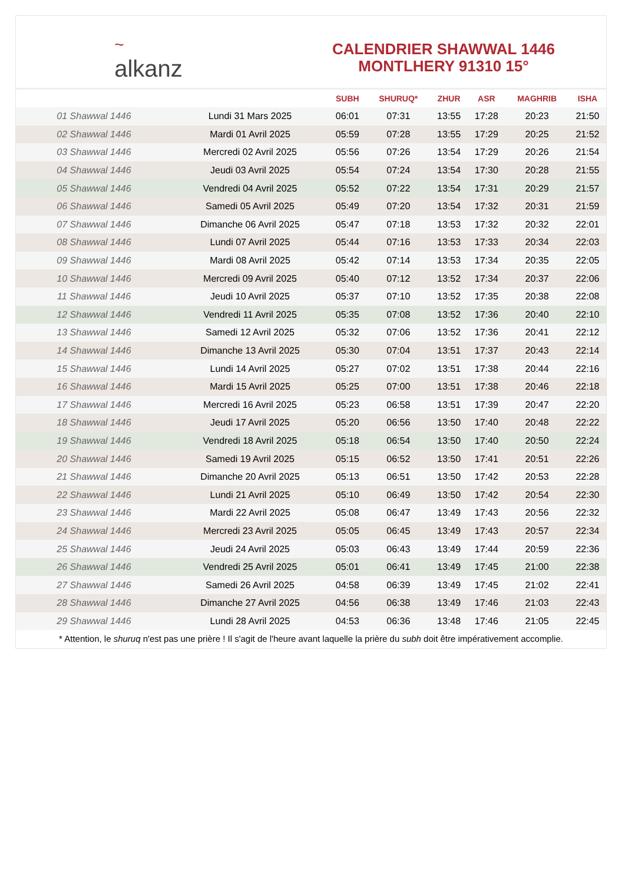~
alkanz
CALENDRIER SHAWWAL 1446
MONTLHERY 91310 15°
| | | SUBH | SHURUQ* | ZHUR | ASR | MAGHRIB | ISHA |
| --- | --- | --- | --- | --- | --- | --- | --- |
| 01 Shawwal 1446 | Lundi 31 Mars 2025 | 06:01 | 07:31 | 13:55 | 17:28 | 20:23 | 21:50 |
| 02 Shawwal 1446 | Mardi 01 Avril 2025 | 05:59 | 07:28 | 13:55 | 17:29 | 20:25 | 21:52 |
| 03 Shawwal 1446 | Mercredi 02 Avril 2025 | 05:56 | 07:26 | 13:54 | 17:29 | 20:26 | 21:54 |
| 04 Shawwal 1446 | Jeudi 03 Avril 2025 | 05:54 | 07:24 | 13:54 | 17:30 | 20:28 | 21:55 |
| 05 Shawwal 1446 | Vendredi 04 Avril 2025 | 05:52 | 07:22 | 13:54 | 17:31 | 20:29 | 21:57 |
| 06 Shawwal 1446 | Samedi 05 Avril 2025 | 05:49 | 07:20 | 13:54 | 17:32 | 20:31 | 21:59 |
| 07 Shawwal 1446 | Dimanche 06 Avril 2025 | 05:47 | 07:18 | 13:53 | 17:32 | 20:32 | 22:01 |
| 08 Shawwal 1446 | Lundi 07 Avril 2025 | 05:44 | 07:16 | 13:53 | 17:33 | 20:34 | 22:03 |
| 09 Shawwal 1446 | Mardi 08 Avril 2025 | 05:42 | 07:14 | 13:53 | 17:34 | 20:35 | 22:05 |
| 10 Shawwal 1446 | Mercredi 09 Avril 2025 | 05:40 | 07:12 | 13:52 | 17:34 | 20:37 | 22:06 |
| 11 Shawwal 1446 | Jeudi 10 Avril 2025 | 05:37 | 07:10 | 13:52 | 17:35 | 20:38 | 22:08 |
| 12 Shawwal 1446 | Vendredi 11 Avril 2025 | 05:35 | 07:08 | 13:52 | 17:36 | 20:40 | 22:10 |
| 13 Shawwal 1446 | Samedi 12 Avril 2025 | 05:32 | 07:06 | 13:52 | 17:36 | 20:41 | 22:12 |
| 14 Shawwal 1446 | Dimanche 13 Avril 2025 | 05:30 | 07:04 | 13:51 | 17:37 | 20:43 | 22:14 |
| 15 Shawwal 1446 | Lundi 14 Avril 2025 | 05:27 | 07:02 | 13:51 | 17:38 | 20:44 | 22:16 |
| 16 Shawwal 1446 | Mardi 15 Avril 2025 | 05:25 | 07:00 | 13:51 | 17:38 | 20:46 | 22:18 |
| 17 Shawwal 1446 | Mercredi 16 Avril 2025 | 05:23 | 06:58 | 13:51 | 17:39 | 20:47 | 22:20 |
| 18 Shawwal 1446 | Jeudi 17 Avril 2025 | 05:20 | 06:56 | 13:50 | 17:40 | 20:48 | 22:22 |
| 19 Shawwal 1446 | Vendredi 18 Avril 2025 | 05:18 | 06:54 | 13:50 | 17:40 | 20:50 | 22:24 |
| 20 Shawwal 1446 | Samedi 19 Avril 2025 | 05:15 | 06:52 | 13:50 | 17:41 | 20:51 | 22:26 |
| 21 Shawwal 1446 | Dimanche 20 Avril 2025 | 05:13 | 06:51 | 13:50 | 17:42 | 20:53 | 22:28 |
| 22 Shawwal 1446 | Lundi 21 Avril 2025 | 05:10 | 06:49 | 13:50 | 17:42 | 20:54 | 22:30 |
| 23 Shawwal 1446 | Mardi 22 Avril 2025 | 05:08 | 06:47 | 13:49 | 17:43 | 20:56 | 22:32 |
| 24 Shawwal 1446 | Mercredi 23 Avril 2025 | 05:05 | 06:45 | 13:49 | 17:43 | 20:57 | 22:34 |
| 25 Shawwal 1446 | Jeudi 24 Avril 2025 | 05:03 | 06:43 | 13:49 | 17:44 | 20:59 | 22:36 |
| 26 Shawwal 1446 | Vendredi 25 Avril 2025 | 05:01 | 06:41 | 13:49 | 17:45 | 21:00 | 22:38 |
| 27 Shawwal 1446 | Samedi 26 Avril 2025 | 04:58 | 06:39 | 13:49 | 17:45 | 21:02 | 22:41 |
| 28 Shawwal 1446 | Dimanche 27 Avril 2025 | 04:56 | 06:38 | 13:49 | 17:46 | 21:03 | 22:43 |
| 29 Shawwal 1446 | Lundi 28 Avril 2025 | 04:53 | 06:36 | 13:48 | 17:46 | 21:05 | 22:45 |
* Attention, le shuruq n'est pas une prière ! Il s'agit de l'heure avant laquelle la prière du subh doit être impérativement accomplie.